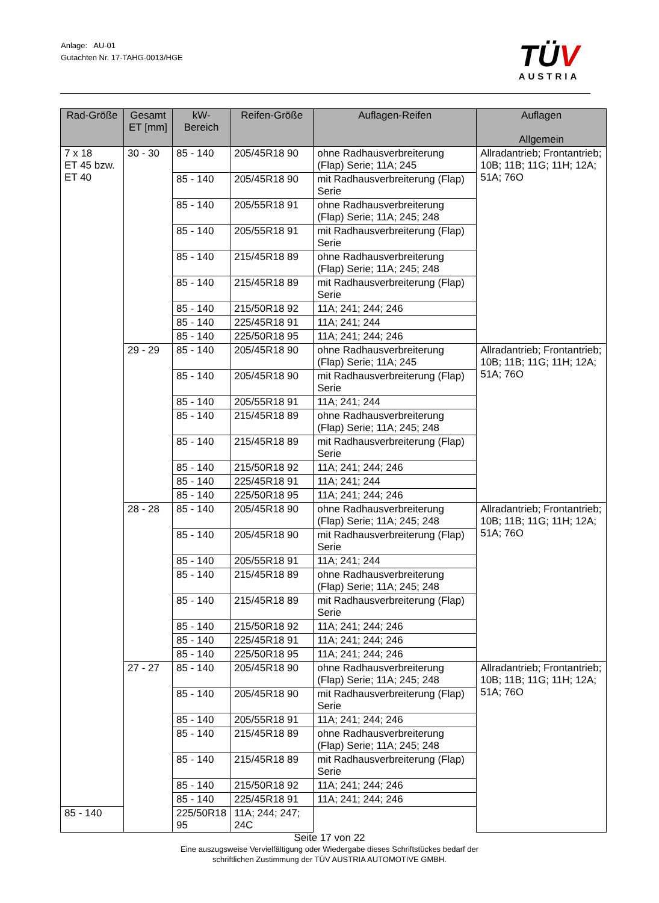Anlage: AU-01
Gutachten Nr. 17-TAHG-0013/HGE
TÜV
AUSTRIA
| Rad-Größe | Gesamt ET [mm] | kW- Bereich | Reifen-Größe | Auflagen-Reifen | Auflagen Allgemein |
| --- | --- | --- | --- | --- | --- |
| 7 x 18 ET 45 bzw. ET 40 | 30 - 30 | 85 - 140 | 205/45R18 90 | ohne Radhausverbreiterung (Flap) Serie; 11A; 245 | Allradantrieb; Frontantrieb; 10B; 11B; 11G; 11H; 12A; 51A; 76O |
| | | 85 - 140 | 205/45R18 90 | mit Radhausverbreiterung (Flap) Serie | |
| | | 85 - 140 | 205/55R18 91 | ohne Radhausverbreiterung (Flap) Serie; 11A; 245; 248 | |
| | | 85 - 140 | 205/55R18 91 | mit Radhausverbreiterung (Flap) Serie | |
| | | 85 - 140 | 215/45R18 89 | ohne Radhausverbreiterung (Flap) Serie; 11A; 245; 248 | |
| | | 85 - 140 | 215/45R18 89 | mit Radhausverbreiterung (Flap) Serie | |
| | | 85 - 140 | 215/50R18 92 | 11A; 241; 244; 246 | |
| | | 85 - 140 | 225/45R18 91 | 11A; 241; 244 | |
| | | 85 - 140 | 225/50R18 95 | 11A; 241; 244; 246 | |
| | 29 - 29 | 85 - 140 | 205/45R18 90 | ohne Radhausverbreiterung (Flap) Serie; 11A; 245 | Allradantrieb; Frontantrieb; 10B; 11B; 11G; 11H; 12A; 51A; 76O |
| | | 85 - 140 | 205/45R18 90 | mit Radhausverbreiterung (Flap) Serie | |
| | | 85 - 140 | 205/55R18 91 | 11A; 241; 244 | |
| | | 85 - 140 | 215/45R18 89 | ohne Radhausverbreiterung (Flap) Serie; 11A; 245; 248 | |
| | | 85 - 140 | 215/45R18 89 | mit Radhausverbreiterung (Flap) Serie | |
| | | 85 - 140 | 215/50R18 92 | 11A; 241; 244; 246 | |
| | | 85 - 140 | 225/45R18 91 | 11A; 241; 244 | |
| | | 85 - 140 | 225/50R18 95 | 11A; 241; 244; 246 | |
| | 28 - 28 | 85 - 140 | 205/45R18 90 | ohne Radhausverbreiterung (Flap) Serie; 11A; 245; 248 | Allradantrieb; Frontantrieb; 10B; 11B; 11G; 11H; 12A; 51A; 76O |
| | | 85 - 140 | 205/45R18 90 | mit Radhausverbreiterung (Flap) Serie | |
| | | 85 - 140 | 205/55R18 91 | 11A; 241; 244 | |
| | | 85 - 140 | 215/45R18 89 | ohne Radhausverbreiterung (Flap) Serie; 11A; 245; 248 | |
| | | 85 - 140 | 215/45R18 89 | mit Radhausverbreiterung (Flap) Serie | |
| | | 85 - 140 | 215/50R18 92 | 11A; 241; 244; 246 | |
| | | 85 - 140 | 225/45R18 91 | 11A; 241; 244; 246 | |
| | | 85 - 140 | 225/50R18 95 | 11A; 241; 244; 246 | |
| | 27 - 27 | 85 - 140 | 205/45R18 90 | ohne Radhausverbreiterung (Flap) Serie; 11A; 245; 248 | Allradantrieb; Frontantrieb; 10B; 11B; 11G; 11H; 12A; 51A; 76O |
| | | 85 - 140 | 205/45R18 90 | mit Radhausverbreiterung (Flap) Serie | |
| | | 85 - 140 | 205/55R18 91 | 11A; 241; 244; 246 | |
| | | 85 - 140 | 215/45R18 89 | ohne Radhausverbreiterung (Flap) Serie; 11A; 245; 248 | |
| | | 85 - 140 | 215/45R18 89 | mit Radhausverbreiterung (Flap) Serie | |
| | | 85 - 140 | 215/50R18 92 | 11A; 241; 244; 246 | |
| | | 85 - 140 | 225/45R18 91 | 11A; 241; 244; 246 | |
| 85 - 140 | | 225/50R18 95 | 11A; 244; 247; 24C | | |
Seite 17 von 22
Eine auszugsweise Vervielfältigung oder Wiedergabe dieses Schriftstückes bedarf der
schriftlichen Zustimmung der TÜV AUSTRIA AUTOMOTIVE GMBH.